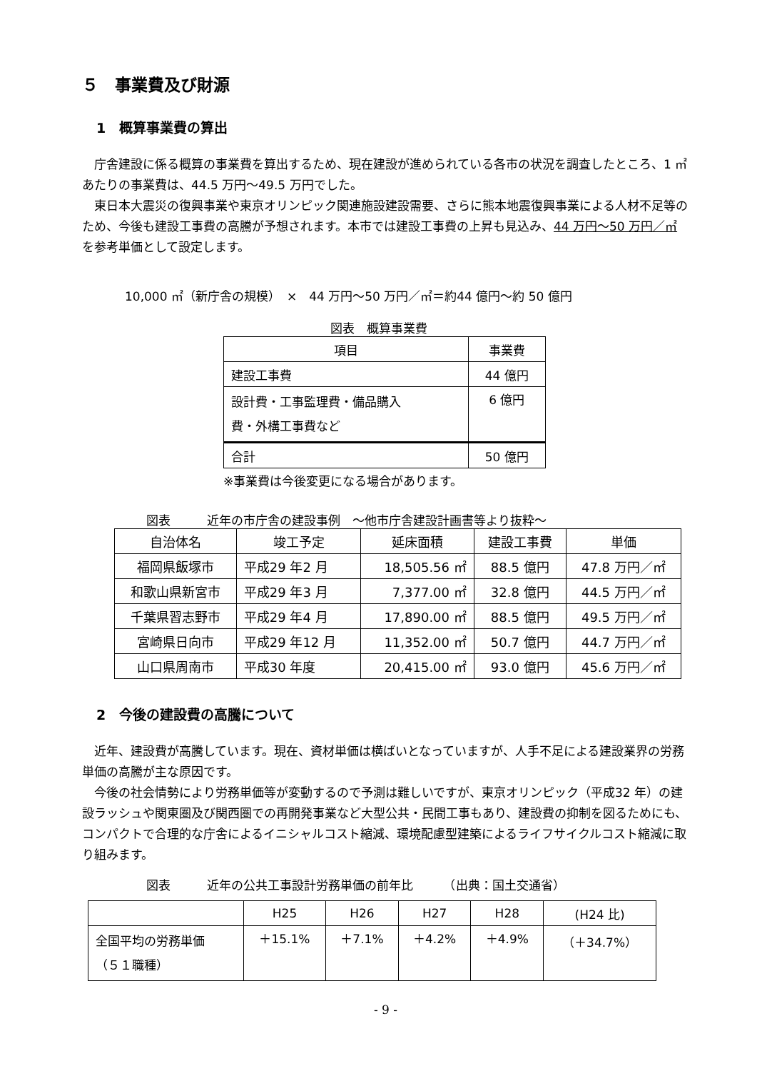５　事業費及び財源
1　概算事業費の算出
庁舎建設に係る概算の事業費を算出するため、現在建設が進められている各市の状況を調査したところ、1 ㎡あたりの事業費は、44.5 万円～49.5 万円でした。
東日本大震災の復興事業や東京オリンピック関連施設建設需要、さらに熊本地震復興事業による人材不足等のため、今後も建設工事費の高騰が予想されます。本市では建設工事費の上昇も見込み、44 万円～50 万円／㎡を参考単価として設定します。
10,000 ㎡（新庁舎の規模）　×　44 万円～50 万円／㎡＝約44 億円～約 50 億円
図表　概算事業費
| 項目 | 事業費 |
| --- | --- |
| 建設工事費 | 44 億円 |
| 設計費・工事監理費・備品購入 費・外構工事費など | 6 億円 |
| 合計 | 50 億円 |
※事業費は今後変更になる場合があります。
図表　　　近年の市庁舎の建設事例　～他市庁舎建設計画書等より抜粋～
| 自治体名 | 竣工予定 | 延床面積 | 建設工事費 | 単価 |
| --- | --- | --- | --- | --- |
| 福岡県飯塚市 | 平成29 年2 月 | 18,505.56 ㎡ | 88.5 億円 | 47.8 万円／㎡ |
| 和歌山県新宮市 | 平成29 年3 月 | 7,377.00 ㎡ | 32.8 億円 | 44.5 万円／㎡ |
| 千葉県習志野市 | 平成29 年4 月 | 17,890.00 ㎡ | 88.5 億円 | 49.5 万円／㎡ |
| 宮崎県日向市 | 平成29 年12 月 | 11,352.00 ㎡ | 50.7 億円 | 44.7 万円／㎡ |
| 山口県周南市 | 平成30 年度 | 20,415.00 ㎡ | 93.0 億円 | 45.6 万円／㎡ |
2　今後の建設費の高騰について
近年、建設費が高騰しています。現在、資材単価は横ばいとなっていますが、人手不足による建設業界の労務単価の高騰が主な原因です。
今後の社会情勢により労務単価等が変動するので予測は難しいですが、東京オリンピック（平成32 年）の建設ラッシュや関東圏及び関西圏での再開発事業など大型公共・民間工事もあり、建設費の抑制を図るためにも、コンパクトで合理的な庁舎によるイニシャルコスト縮減、環境配慮型建築によるライフサイクルコスト縮減に取り組みます。
図表　　　近年の公共工事設計労務単価の前年比　　　（出典：国土交通省）
| | H25 | H26 | H27 | H28 | (H24 比) |
| 全国平均の労務単価 （５１職種） | ＋15.1% | ＋7.1% | ＋4.2% | ＋4.9% | （＋34.7%） |
- 9 -